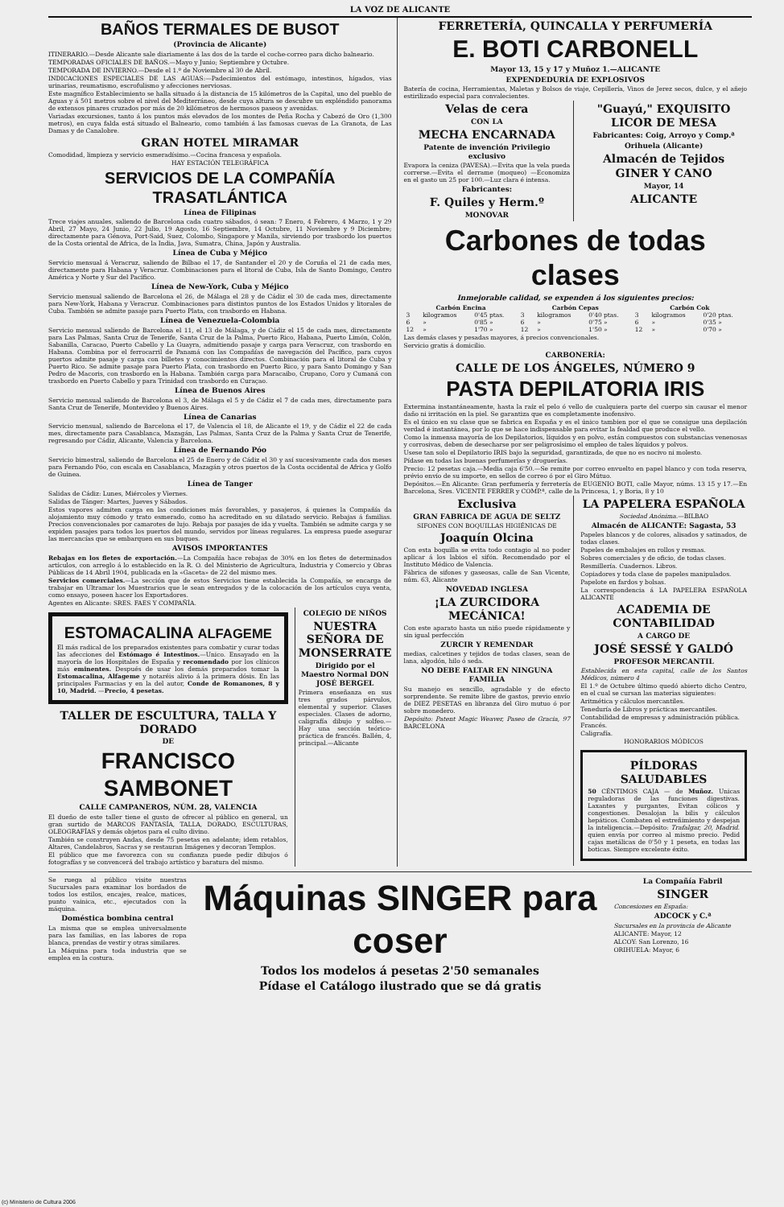LA VOZ DE ALICANTE
BAÑOS TERMALES DE BUSOT
(Provincia de Alicante)
ITINERARIO.—Desde Alicante sale diariamente á las dos de la tarde el coche-correo para dicho balneario.
TEMPORADAS OFICIALES DE BAÑOS.—Mayo y Junio; Septiembre y Octubre.
TEMPORADA DE INVIERNO.—Desde el 1.º de Noviembre al 30 de Abril.
INDICACIONES ESPECIALES DE LAS AGUAS:—Padecimientos del estómago, intestinos, hígados, vias urinarias, reumatismo, escrofulismo y afecciones nerviosas.
Este magnífico Establecimiento se halla situado á la distancia de 15 kilómetros de la Capital, uno del pueblo de Aguas y á 501 metros sobre el nivel del Mediterráneo, desde cuya altura se descubre un expléndido panorama de extensos pinares cruzados por más de 20 kilómetros de hermosos paseos y avenidas.
Variadas excursiones, tanto á los puntos más elevados de los montes de Peña Rocha y Cabezó de Oro (1,300 metros), en cuya falda está situado el Balneario, como también á las famosas cuevas de La Granota, de Las Damas y de Canalobre.
GRAN HOTEL MIRAMAR
Comodidad, limpieza y servicio esmeradísimo.—Cocina francesa y española.
HAY ESTACIÓN TELEGRÁFICA
SERVICIOS DE LA COMPAÑÍA TRASATLÁNTICA
Línea de Filipinas
Trece viajes anuales, saliendo de Barcelona cada cuatro sábados, ó sean: 7 Enero, 4 Febrero, 4 Marzo, 1 y 29 Abril, 27 Mayo, 24 Junio, 22 Julio, 19 Agosto, 16 Septiembre, 14 Octubre, 11 Noviembre y 9 Diciembre; directamente para Génova, Port-Said, Suez, Colombo, Singapore y Manila, sirviendo por trasbordo los puertos de la Costa oriental de Africa, de la India, Java, Sumatra, China, Japón y Australia.
Línea de Cuba y Méjico
Servicio mensual á Veracruz, saliendo de Bilbao el 17, de Santander el 20 y de Coruña el 21 de cada mes, directamente para Habana y Veracruz. Combinaciones para el litoral de Cuba, Isla de Santo Domingo, Centro América y Norte y Sur del Pacífico.
Línea de New-York, Cuba y Méjico
Servicio mensual saliendo de Barcelona el 26, de Málaga el 28 y de Cádiz el 30 de cada mes, directamente para New-York, Habana y Veracruz. Combinaciones para distintos puntos de los Estados Unidos y litorales de Cuba. También se admite pasaje para Puerto Plata, con trasbordo en Habana.
Línea de Venezuela-Colombia
Servicio mensual saliendo de Barcelona el 11, el 13 de Málaga, y de Cádiz el 15 de cada mes, directamente para Las Palmas, Santa Cruz de Tenerife, Santa Cruz de la Palma, Puerto Rico, Habana, Puerto Limón, Colón, Sabanilla, Caracao, Puerto Cabello y La Guayra, admitiendo pasaje y carga para Veracruz, con trasbordo en Habana. Combina por el ferrocarril de Panamá con las Compañías de navegación del Pacífico, para cuyos puertos admite pasaje y carga con billetes y conocimientos directos. Combinación para el litoral de Cuba y Puerto Rico. Se admite pasaje para Puerto Plata, con trasbordo en Puerto Rico, y para Santo Domingo y San Pedro de Macoris, con trasbordo en la Habana. También carga para Maracaibo, Crupano, Coro y Cumaná con trasbordo en Puerto Cabello y para Trinidad con trasbordo en Curaçao.
Línea de Buenos Aires
Servicio mensual saliendo de Barcelona el 3, de Málaga el 5 y de Cádiz el 7 de cada mes, directamente para Santa Cruz de Tenerife, Montevideo y Buenos Aires.
Línea de Canarias
Servicio mensual, saliendo de Barcelona el 17, de Valencia el 18, de Alicante el 19, y de Cádiz el 22 de cada mes, directamente para Casablanca, Mazagán, Las Palmas, Santa Cruz de la Palma y Santa Cruz de Tenerife, regresando por Cádiz, Alicante, Valencia y Barcelona.
Línea de Fernando Póo
Servicio bimestral, saliendo de Barcelona el 25 de Enero y de Cádiz el 30 y así sucesivamente cada dos meses para Fernando Póo, con escala en Casablanca, Mazagán y otros puertos de la Costa occidental de Africa y Golfo de Guinea.
Línea de Tanger
Salidas de Cádiz: Lunes, Miércoles y Viernes.
Salidas de Tánger: Martes, Jueves y Sábados.
Estos vapores admiten carga en las condiciones más favorables, y pasajeros, á quienes la Compañía da alojamiento muy cómodo y trato esmerado, como ha acreditado en su dilatado servicio. Rebajas á familias. Precios convencionales por camarotes de lujo. Rebaja por pasajes de ida y vuelta. También se admite carga y se expiden pasajes para todos los puertos del mundo, servidos por líneas regulares. La empresa puede asegurar las mercancías que se embarquen en sus buques.
AVISOS IMPORTANTES
Rebajas en los fletes de exportación.—La Compañía hace rebajas de 30% en los fletes de determinados artículos, con arreglo á lo establecido en la R. O. del Ministerio de Agricultura, Industria y Comercio y Obras Públicas de 14 Abril 1904, publicada en la «Gaceta» de 22 del mismo mes.
Servicios comerciales.—La sección que de estos Servicios tiene establecida la Compañía, se encarga de trabajar en Ultramar los Muestrarios que le sean entregados y de la colocación de los artículos cuya venta, como ensayo, poseen hacer los Exportadores.
Agentes en Alicante: SRES. FAES Y COMPAÑÍA.
ESTOMACALINA ALFAGEME
El más radical de los preparados existentes para combatir y curar todas las afecciones del Estómago é Intestinos.—Unico. Ensayado en la mayoría de los Hospitales de España y recomendado por los clínicos más eminentes. Después de usar los demás preparados tomar la Estomacalina, Alfageme y notaréis alivio á la primera dósis. En las principales Farmacias y en la del autor, Conde de Romanones, 8 y 10, Madrid. —Precio, 4 pesetas.
TALLER DE ESCULTURA, TALLA Y DORADO
DE
FRANCISCO SAMBONET
CALLE CAMPANEROS, NÚM. 28, VALENCIA
El dueño de este taller tiene el gusto de ofrecer al público en general, un gran surtido de MARCOS FANTASÍA, TALLA, DORADO, ESCULTURAS, OLEOGRAFÍAS y demás objetos para el culto divino.
También se construyen Andas, desde 75 pesetas en adelante; idem retablos, Altares, Candelabros, Sacras y se restauran Imágenes y decoran Templos.
El público que me favorezca con su confianza puede pedir dibujos ó fotografías y se convencerá del trabajo artístico y baratura del mismo.
COLEGIO DE NIÑOS
NUESTRA SEÑORA DE MONSERRATE
Dirigido por el Maestro Normal DON JOSÉ BERGEL
Primera enseñanza en sus tres grados párvulos, elemental y superior. Clases especiales. Clases de adorno, caligrafía dibujo y solfeo.—Hay una sección teórico-práctica de francés. Ballén, 4, principal.—Alicante
FERRETERÍA, QUINCALLA Y PERFUMERÍA
E. BOTI CARBONELL
Mayor 13, 15 y 17 y Muñoz 1.—ALICANTE
EXPENDEDURÍA DE EXPLOSIVOS
Batería de cocina, Herramientas, Maletas y Bolsos de viaje, Cepillería, Vinos de Jerez secos, dulce, y el añejo estirilizado especial para convalecientes.
Velas de cera
CON LA
MECHA ENCARNADA
Patente de invención Privilegio exclusivo
Evapora la ceniza (PAVESA).—Evita que la vela pueda correrse.—Evita el derrame (moqueo) —Economiza en el gasto un 25 por 100.—Luz clara é intensa.
Fabricantes:
F. Quiles y Herm.º
MONOVAR
"Guayú," EXQUISITO LICOR DE MESA
Fabricantes: Coig, Arroyo y Comp.ª
Orihuela (Alicante)
Almacén de Tejidos
GINER Y CANO
Mayor, 14
ALICANTE
Carbones de todas clases
Inmejorable calidad, se expenden á los siguientes precios:
| Carbón Encina | | | Carbón Cepas | | | Carbón Cok | | |
| --- | --- | --- | --- | --- | --- | --- | --- | --- |
| 3 | kilogramos | 0'45 ptas. | 3 | kilogramos | 0'40 ptas. | 3 | kilogramos | 0'20 ptas. |
| 6 | » | 0'85 » | 6 | » | 0'75 » | 6 | » | 0'35 » |
| 12 | » | 1'70 » | 12 | » | 1'50 » | 12 | » | 0'70 » |
Las demás clases y pesadas mayores, á precios convencionales.
Servicio gratis á domicilio.
CARBONERÍA:
CALLE DE LOS ÁNGELES, NÚMERO 9
PASTA DEPILATORIA IRIS
Extermina instantáneamente, hasta la raíz el pelo ó vello de cualquiera parte del cuerpo sin causar el menor daño ni irritación en la piel. Se garantiza que es completamente inofensivo.
Es el único en su clase que se fabrica en España y es el único tambien por el que se consigue una depilación verdad é instantánea, por lo que se hace indispensable para evitar la fealdad que produce el vello.
Como la inmensa mayoría de los Depilatorios, líquidos y en polvo, están compuestos con substancias venenosas y corrosivas, deben de desecharse por ser peligrosísimo el empleo de tales líquidos y polvos.
Usese tan solo el Depilatorio IRIS bajo la seguridad, garantizada, de que no es nocivo ni molesto.
Pídase en todas las buenas perfumerías y droguerías.
Precio: 12 pesetas caja.—Media caja 6'50.—Se remite por correo envuelto en papel blanco y con toda reserva, prévio envío de su importe, en sellos de correo ó por el Giro Mútuo.
Depósitos.—En Alicante: Gran perfumería y ferretería de EUGENIO BOTI, calle Mayor, núms. 13 15 y 17.—En Barcelona, Sres. VICENTE FERRER y COMP.ª, calle de la Princesa, 1, y Boria, 8 y 10
Exclusiva
GRAN FABRICA DE AGUA DE SELTZ
SIFONES CON BOQUILLAS HIGIÉNICAS DE
Joaquín Olcina
Con esta boquilla se evita todo contagio al no poder aplicar á los labios el sifón. Recomendado por el Instituto Médico de Valencia.
Fábrica de sifones y gaseosas, calle de San Vicente, núm. 63, Alicante
NOVEDAD INGLESA
¡LA ZURCIDORA MECÁNICA!
Con este aparato hasta un niño puede rápidamente y sin igual perfección
ZURCIR Y REMENDAR
medias, calcetines y tejidos de todas clases, sean de lana, algodón, hilo ó seda.
NO DEBE FALTAR EN NINGUNA FAMILIA
Su manejo es sencillo, agradable y de efecto sorprendente. Se remite libre de gastos, previo envío de DIEZ PESETAS en libranza del Giro mutuo ó por sobre monedero.
Depósito: Patent Magic Weaver, Paseo de Gracia, 97 BARCELONA
LA PAPELERA ESPAÑOLA
Sociedad Anónima.—BILBAO
Almacén de ALICANTE: Sagasta, 53
Papeles blancos y de colores, alisados y satinados, de todas clases.
Papeles de embalajes en rollos y resmas.
Sobres comerciales y de oficio, de todas clases.
Resmillería. Cuadernos. Libros.
Copiadores y toda clase de papeles manipulados.
Papelote en fardos y bolsas.
La correspondencia á LA PAPELERA ESPAÑOLA ALICANTE
ACADEMIA DE CONTABILIDAD
A CARGO DE
JOSÉ SESSÉ Y GALDÓ
PROFESOR MERCANTIL
Establecida en esta capital, calle de los Santos Médicos, número 4
El 1.º de Octubre último quedó abierto dicho Centro, en el cual se cursan las materias siguientes:
Aritmética y cálculos mercantiles.
Teneduría de Libros y prácticas mercantiles.
Contabilidad de empresas y administración pública.
Francés.
Caligrafía.
HONORARIOS MÓDICOS
PÍLDORAS SALUDABLES
50 CÉNTIMOS CAJA — de Muñoz. Unicas reguladoras de las funciones digestivas. Laxantes y purgantes, Evitan cólicos y congestiones. Desalojan la bilis y cálculos hepáticos. Combaten el estreñimiento y despejan la inteligencia.—Depósito: Trafalgar, 20, Madrid. quien envía por correo al mismo precio. Pedid cajas metálicas de 0'50 y 1 peseta, en todas las boticas. Siempre excelente éxito.
Se ruega al público visite nuestras Sucursales para examinar los bordados de todos los estilos, encajes, realce, matices, punto vainica, etc., ejecutados con la máquina.
Doméstica bombina central
La misma que se emplea universalmente para las familias, en las labores de ropa blanca, prendas de vestir y otras similares.
La Máquina para toda industria que se emplea en la costura.
Máquinas SINGER para coser
Todos los modelos á pesetas 2'50 semanales
Pídase el Catálogo ilustrado que se dá gratis
La Compañía Fabril
SINGER
Concesiones en España:
ADCOCK y C.ª
Sucursales en la provincia de Alicante
ALICANTE: Mayor, 12
ALCOY: San Lorenzo, 16
ORIHUELA: Mayor, 6
(c) Ministerio de Cultura 2006